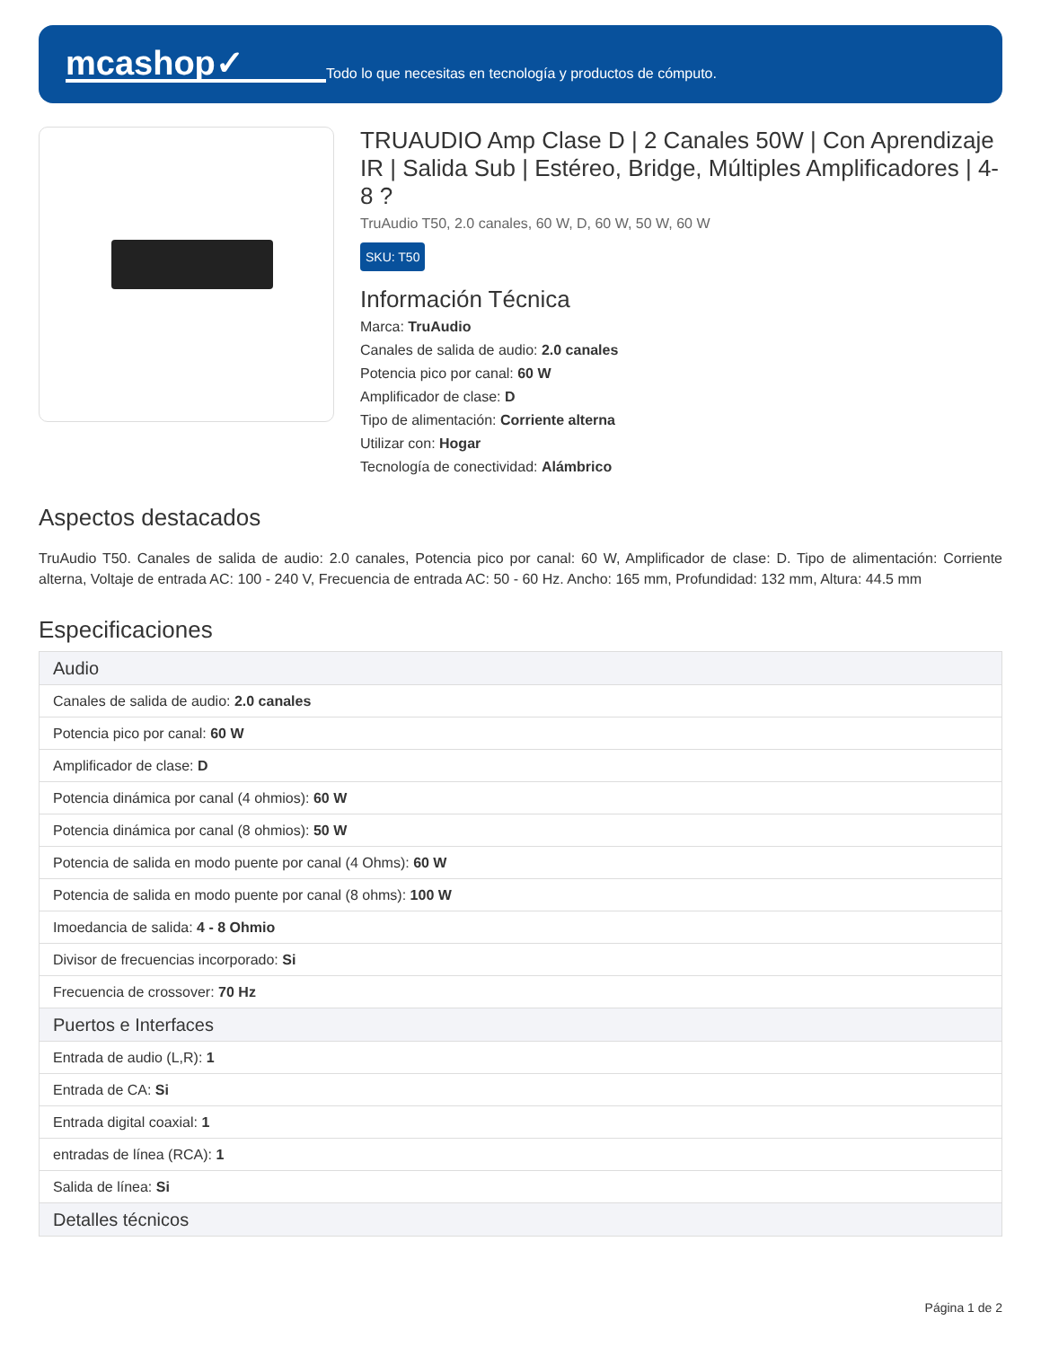mcashop✓
Todo lo que necesitas en tecnología y productos de cómputo.
TRUAUDIO Amp Clase D | 2 Canales 50W | Con Aprendizaje IR | Salida Sub | Estéreo, Bridge, Múltiples Amplificadores | 4-8 ?
TruAudio T50, 2.0 canales, 60 W, D, 60 W, 50 W, 60 W
SKU: T50
Información Técnica
Marca: TruAudio
Canales de salida de audio: 2.0 canales
Potencia pico por canal: 60 W
Amplificador de clase: D
Tipo de alimentación: Corriente alterna
Utilizar con: Hogar
Tecnología de conectividad: Alámbrico
Aspectos destacados
TruAudio T50. Canales de salida de audio: 2.0 canales, Potencia pico por canal: 60 W, Amplificador de clase: D. Tipo de alimentación: Corriente alterna, Voltaje de entrada AC: 100 - 240 V, Frecuencia de entrada AC: 50 - 60 Hz. Ancho: 165 mm, Profundidad: 132 mm, Altura: 44.5 mm
Especificaciones
| Audio |
| --- |
| Canales de salida de audio: 2.0 canales |
| Potencia pico por canal: 60 W |
| Amplificador de clase: D |
| Potencia dinámica por canal (4 ohmios): 60 W |
| Potencia dinámica por canal (8 ohmios): 50 W |
| Potencia de salida en modo puente por canal (4 Ohms): 60 W |
| Potencia de salida en modo puente por canal (8 ohms): 100 W |
| Imoedancia de salida: 4 - 8 Ohmio |
| Divisor de frecuencias incorporado: Si |
| Frecuencia de crossover: 70 Hz |
| Puertos e Interfaces |
| Entrada de audio (L,R): 1 |
| Entrada de CA: Si |
| Entrada digital coaxial: 1 |
| entradas de línea (RCA): 1 |
| Salida de línea: Si |
| Detalles técnicos |
Página 1 de 2